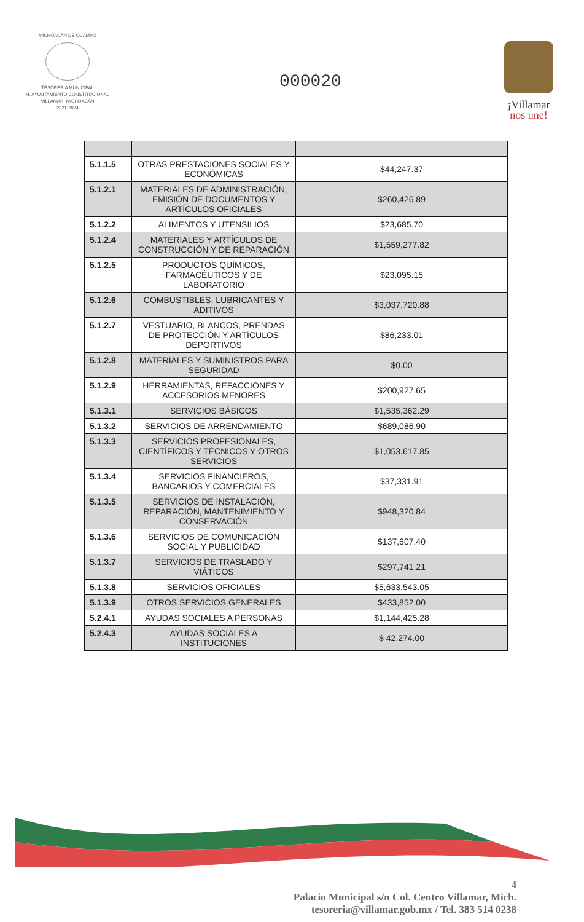MICHOACÁN DE OCAMPO
TESORERÍA MUNICIPAL
H. AYUNTAMIENTO CONSTITUCIONAL
VILLAMAR, MICHOACÁN
2021-2024
000020
¡Villamar
nos une!
| 5.1.1.5 | OTRAS PRESTACIONES SOCIALES Y ECONÓMICAS | $44,247.37 |
| 5.1.2.1 | MATERIALES DE ADMINISTRACIÓN, EMISIÓN DE DOCUMENTOS Y ARTÍCULOS OFICIALES | $260,426.89 |
| 5.1.2.2 | ALIMENTOS Y UTENSILIOS | $23,685.70 |
| 5.1.2.4 | MATERIALES Y ARTÍCULOS DE CONSTRUCCIÓN Y DE REPARACIÓN | $1,559,277.82 |
| 5.1.2.5 | PRODUCTOS QUÍMICOS, FARMACÉUTICOS Y DE LABORATORIO | $23,095.15 |
| 5.1.2.6 | COMBUSTIBLES, LUBRICANTES Y ADITIVOS | $3,037,720.88 |
| 5.1.2.7 | VESTUARIO, BLANCOS, PRENDAS DE PROTECCIÓN Y ARTÍCULOS DEPORTIVOS | $86,233.01 |
| 5.1.2.8 | MATERIALES Y SUMINISTROS PARA SEGURIDAD | $0.00 |
| 5.1.2.9 | HERRAMIENTAS, REFACCIONES Y ACCESORIOS MENORES | $200,927.65 |
| 5.1.3.1 | SERVICIOS BÁSICOS | $1,535,362.29 |
| 5.1.3.2 | SERVICIOS DE ARRENDAMIENTO | $689,086.90 |
| 5.1.3.3 | SERVICIOS PROFESIONALES, CIENTÍFICOS Y TÉCNICOS Y OTROS SERVICIOS | $1,053,617.85 |
| 5.1.3.4 | SERVICIOS FINANCIEROS, BANCARIOS Y COMERCIALES | $37,331.91 |
| 5.1.3.5 | SERVICIOS DE INSTALACIÓN, REPARACIÓN, MANTENIMIENTO Y CONSERVACIÓN | $948,320.84 |
| 5.1.3.6 | SERVICIOS DE COMUNICACIÓN SOCIAL Y PUBLICIDAD | $137,607.40 |
| 5.1.3.7 | SERVICIOS DE TRASLADO Y VIÁTICOS | $297,741.21 |
| 5.1.3.8 | SERVICIOS OFICIALES | $5,633,543.05 |
| 5.1.3.9 | OTROS SERVICIOS GENERALES | $433,852.00 |
| 5.2.4.1 | AYUDAS SOCIALES A PERSONAS | $1,144,425.28 |
| 5.2.4.3 | AYUDAS SOCIALES A INSTITUCIONES | $ 42,274.00 |
4
Palacio Municipal s/n Col. Centro Villamar, Mich.
tesoreria@villamar.gob.mx / Tel. 383 514 0238